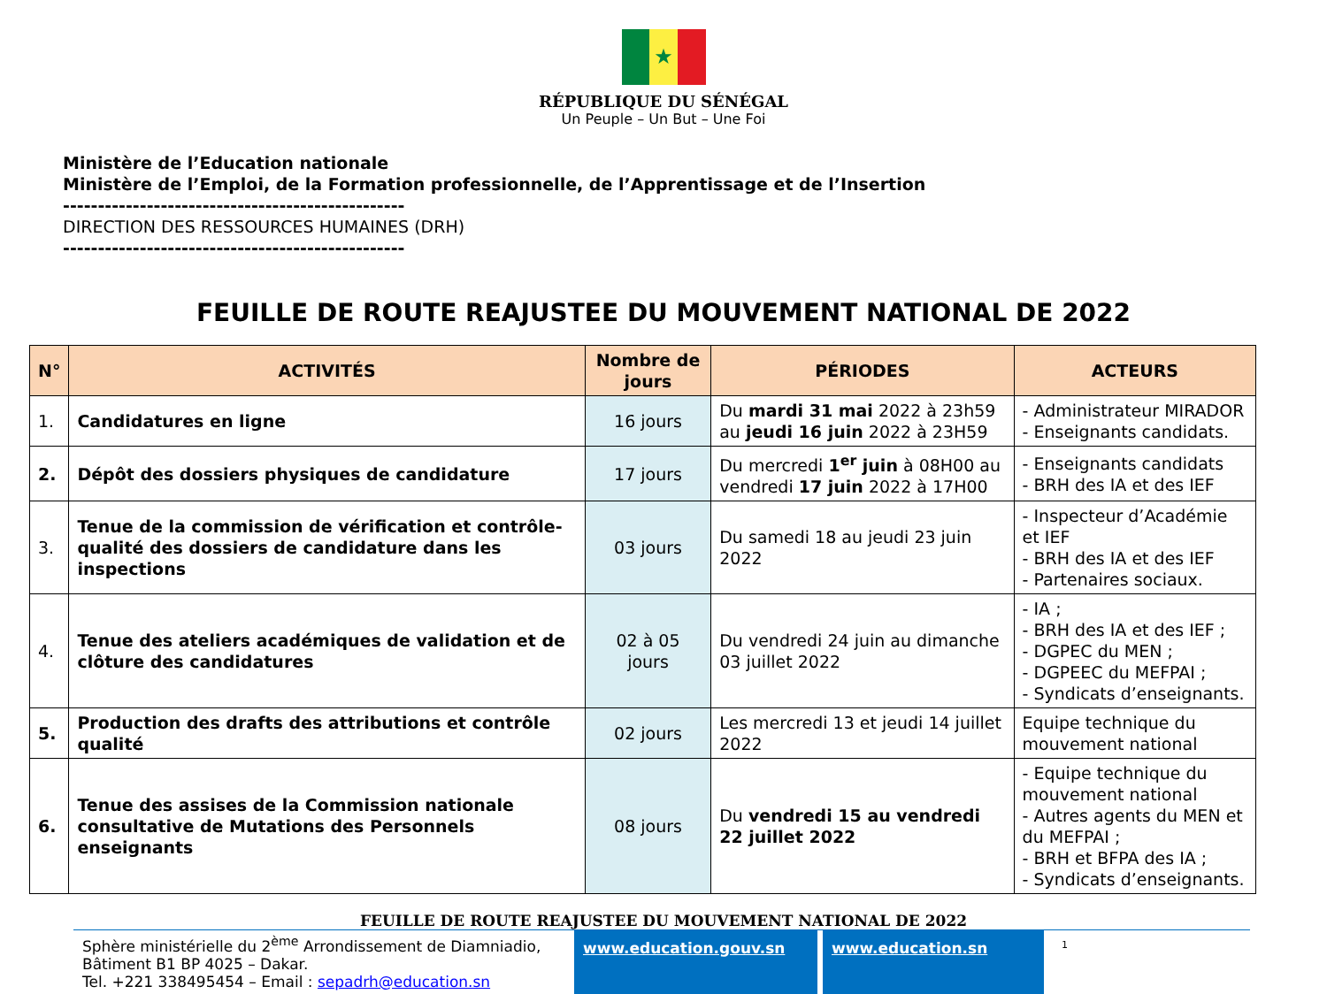★
RÉPUBLIQUE DU SÉNÉGAL
Un Peuple – Un But – Une Foi
Ministère de l’Education nationale
Ministère de l’Emploi, de la Formation professionnelle, de l’Apprentissage et de l’Insertion
-------------------------------------------------
DIRECTION DES RESSOURCES HUMAINES (DRH)
-------------------------------------------------
FEUILLE DE ROUTE REAJUSTEE DU MOUVEMENT NATIONAL DE 2022
| N° | ACTIVITÉS | Nombre de jours | PÉRIODES | ACTEURS |
| --- | --- | --- | --- | --- |
| 1. | Candidatures en ligne | 16 jours | Du mardi 31 mai 2022 à 23h59 au jeudi 16 juin 2022 à 23H59 | - Administrateur MIRADOR - Enseignants candidats. |
| 2. | Dépôt des dossiers physiques de candidature | 17 jours | Du mercredi 1<sup>er</sup> juin à 08H00 au vendredi 17 juin 2022 à 17H00 | - Enseignants candidats - BRH des IA et des IEF |
| 3. | Tenue de la commission de vérification et contrôle-qualité des dossiers de candidature dans les inspections | 03 jours | Du samedi 18 au jeudi 23 juin 2022 | - Inspecteur d’Académie et IEF - BRH des IA et des IEF - Partenaires sociaux. |
| 4. | Tenue des ateliers académiques de validation et de clôture des candidatures | 02 à 05 jours | Du vendredi 24 juin au dimanche 03 juillet 2022 | - IA ; - BRH des IA et des IEF ; - DGPEC du MEN ; - DGPEEC du MEFPAI ; - Syndicats d’enseignants. |
| 5. | Production des drafts des attributions et contrôle qualité | 02 jours | Les mercredi 13 et jeudi 14 juillet 2022 | Equipe technique du mouvement national |
| 6. | Tenue des assises de la Commission nationale consultative de Mutations des Personnels enseignants | 08 jours | Du vendredi 15 au vendredi 22 juillet 2022 | - Equipe technique du mouvement national - Autres agents du MEN et du MEFPAI ; - BRH et BFPA des IA ; - Syndicats d’enseignants. |
FEUILLE DE ROUTE REAJUSTEE DU MOUVEMENT NATIONAL DE 2022
Sphère ministérielle du 2<sup>ème</sup> Arrondissement de Diamniadio, Bâtiment B1 BP 4025 – Dakar.
Tel. +221 338495454 – Email : sepadrh@education.sn
www.education.gouv.sn www.education.sn
1